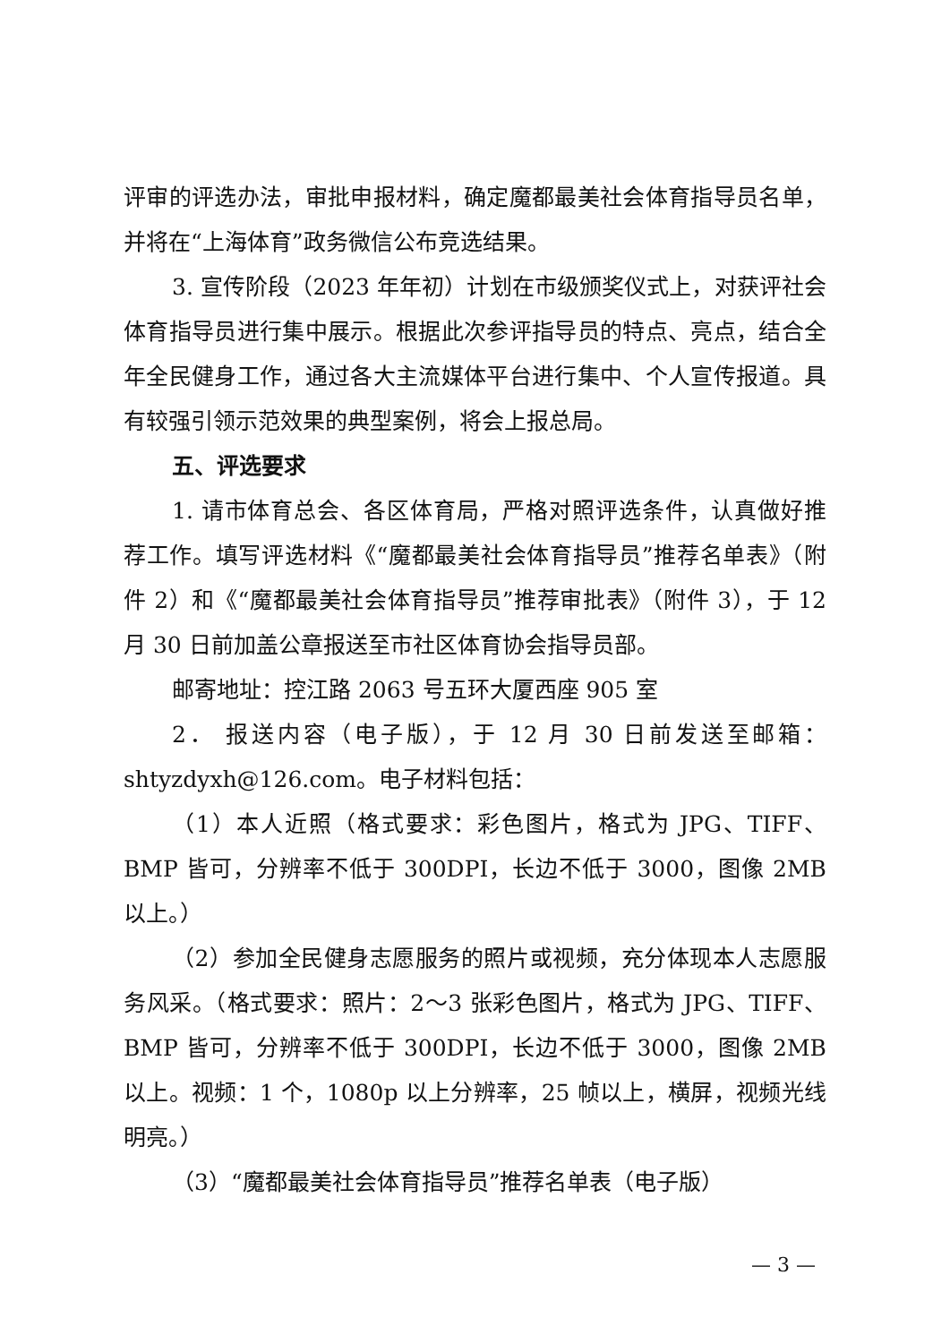评审的评选办法，审批申报材料，确定魔都最美社会体育指导员名单，并将在“上海体育”政务微信公布竞选结果。
3. 宣传阶段（2023 年年初）计划在市级颁奖仪式上，对获评社会体育指导员进行集中展示。根据此次参评指导员的特点、亮点，结合全年全民健身工作，通过各大主流媒体平台进行集中、个人宣传报道。具有较强引领示范效果的典型案例，将会上报总局。
五、评选要求
1. 请市体育总会、各区体育局，严格对照评选条件，认真做好推荐工作。填写评选材料《“魔都最美社会体育指导员”推荐名单表》（附件 2）和《“魔都最美社会体育指导员”推荐审批表》（附件 3），于 12 月 30 日前加盖公章报送至市社区体育协会指导员部。
邮寄地址：控江路 2063 号五环大厦西座 905 室
2． 报送内容（电子版），于 12 月 30 日前发送至邮箱：shtyzdyxh@126.com。电子材料包括：
（1）本人近照（格式要求：彩色图片，格式为 JPG、TIFF、BMP 皆可，分辨率不低于 300DPI，长边不低于 3000，图像 2MB 以上。）
（2）参加全民健身志愿服务的照片或视频，充分体现本人志愿服务风采。（格式要求：照片：2～3 张彩色图片，格式为 JPG、TIFF、BMP 皆可，分辨率不低于 300DPI，长边不低于 3000，图像 2MB 以上。视频：1 个，1080p 以上分辨率，25 帧以上，横屏，视频光线明亮。）
（3）“魔都最美社会体育指导员”推荐名单表（电子版）
— 3 —